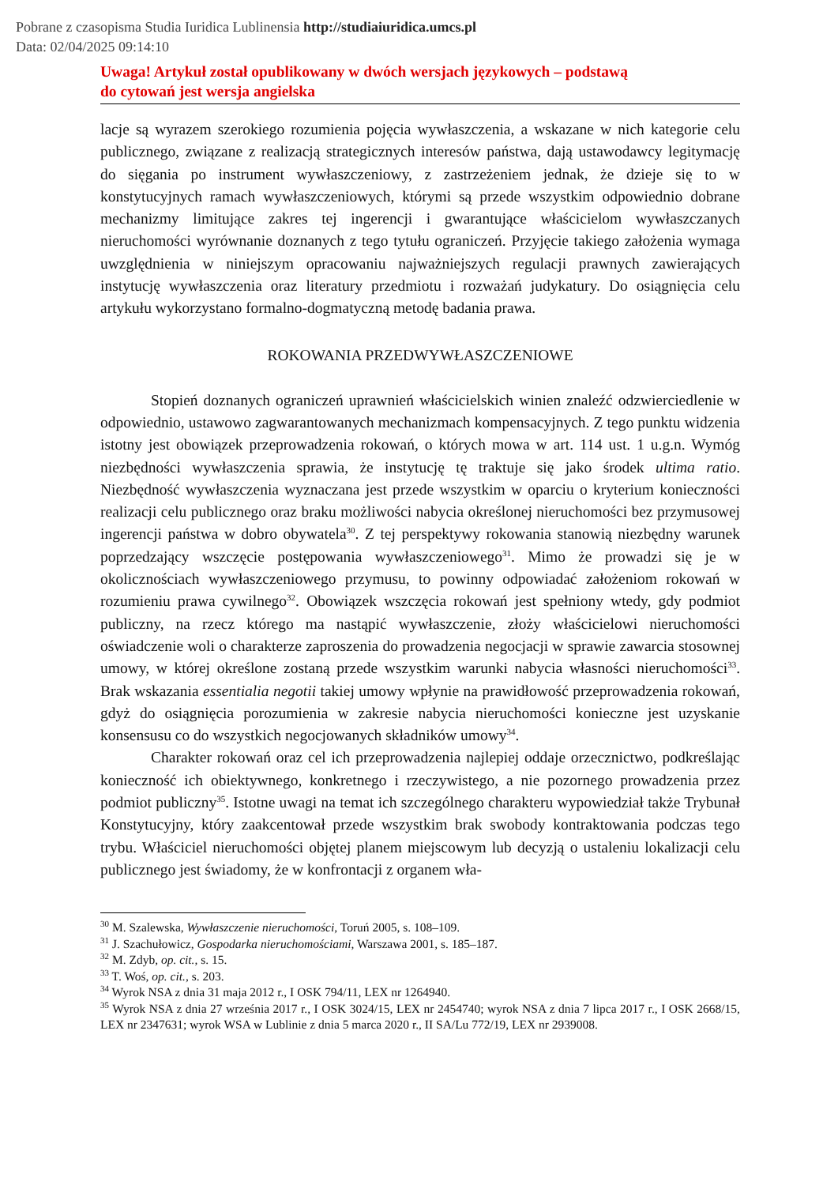Pobrane z czasopisma Studia Iuridica Lublinensia http://studiaiuridica.umcs.pl
Data: 02/04/2025 09:14:10
Uwaga! Artykuł został opublikowany w dwóch wersjach językowych – podstawą
do cytowań jest wersja angielska
lacje są wyrazem szerokiego rozumienia pojęcia wywłaszczenia, a wskazane w nich kategorie celu publicznego, związane z realizacją strategicznych interesów państwa, dają ustawodawcy legitymację do sięgania po instrument wywłaszczeniowy, z zastrzeżeniem jednak, że dzieje się to w konstytucyjnych ramach wywłaszczeniowych, którymi są przede wszystkim odpowiednio dobrane mechanizmy limitujące zakres tej ingerencji i gwarantujące właścicielom wywłaszczanych nieruchomości wyrównanie doznanych z tego tytułu ograniczeń. Przyjęcie takiego założenia wymaga uwzględnienia w niniejszym opracowaniu najważniejszych regulacji prawnych zawierających instytucję wywłaszczenia oraz literatury przedmiotu i rozważań judykatury. Do osiągnięcia celu artykułu wykorzystano formalno-dogmatyczną metodę badania prawa.
ROKOWANIA PRZEDWYWŁASZCZENIOWE
Stopień doznanych ograniczeń uprawnień właścicielskich winien znaleźć odzwierciedlenie w odpowiednio, ustawowo zagwarantowanych mechanizmach kompensacyjnych. Z tego punktu widzenia istotny jest obowiązek przeprowadzenia rokowań, o których mowa w art. 114 ust. 1 u.g.n. Wymóg niezbędności wywłaszczenia sprawia, że instytucję tę traktuje się jako środek ultima ratio. Niezbędność wywłaszczenia wyznaczana jest przede wszystkim w oparciu o kryterium konieczności realizacji celu publicznego oraz braku możliwości nabycia określonej nieruchomości bez przymusowej ingerencji państwa w dobro obywatela<sup>30</sup>. Z tej perspektywy rokowania stanowią niezbędny warunek poprzedzający wszczęcie postępowania wywłaszczeniowego<sup>31</sup>. Mimo że prowadzi się je w okolicznościach wywłaszczeniowego przymusu, to powinny odpowiadać założeniom rokowań w rozumieniu prawa cywilnego<sup>32</sup>. Obowiązek wszczęcia rokowań jest spełniony wtedy, gdy podmiot publiczny, na rzecz którego ma nastąpić wywłaszczenie, złoży właścicielowi nieruchomości oświadczenie woli o charakterze zaproszenia do prowadzenia negocjacji w sprawie zawarcia stosownej umowy, w której określone zostaną przede wszystkim warunki nabycia własności nieruchomości<sup>33</sup>. Brak wskazania essentialia negotii takiej umowy wpłynie na prawidłowość przeprowadzenia rokowań, gdyż do osiągnięcia porozumienia w zakresie nabycia nieruchomości konieczne jest uzyskanie konsensusu co do wszystkich negocjowanych składników umowy<sup>34</sup>.
Charakter rokowań oraz cel ich przeprowadzenia najlepiej oddaje orzecznictwo, podkreślając konieczność ich obiektywnego, konkretnego i rzeczywistego, a nie pozornego prowadzenia przez podmiot publiczny<sup>35</sup>. Istotne uwagi na temat ich szczególnego charakteru wypowiedział także Trybunał Konstytucyjny, który zaakcentował przede wszystkim brak swobody kontraktowania podczas tego trybu. Właściciel nieruchomości objętej planem miejscowym lub decyzją o ustaleniu lokalizacji celu publicznego jest świadomy, że w konfrontacji z organem wła-
<sup>30</sup> M. Szalewska, Wywłaszczenie nieruchomości, Toruń 2005, s. 108–109.
<sup>31</sup> J. Szachułowicz, Gospodarka nieruchomościami, Warszawa 2001, s. 185–187.
<sup>32</sup> M. Zdyb, op. cit., s. 15.
<sup>33</sup> T. Woś, op. cit., s. 203.
<sup>34</sup> Wyrok NSA z dnia 31 maja 2012 r., I OSK 794/11, LEX nr 1264940.
<sup>35</sup> Wyrok NSA z dnia 27 września 2017 r., I OSK 3024/15, LEX nr 2454740; wyrok NSA z dnia 7 lipca 2017 r., I OSK 2668/15, LEX nr 2347631; wyrok WSA w Lublinie z dnia 5 marca 2020 r., II SA/Lu 772/19, LEX nr 2939008.